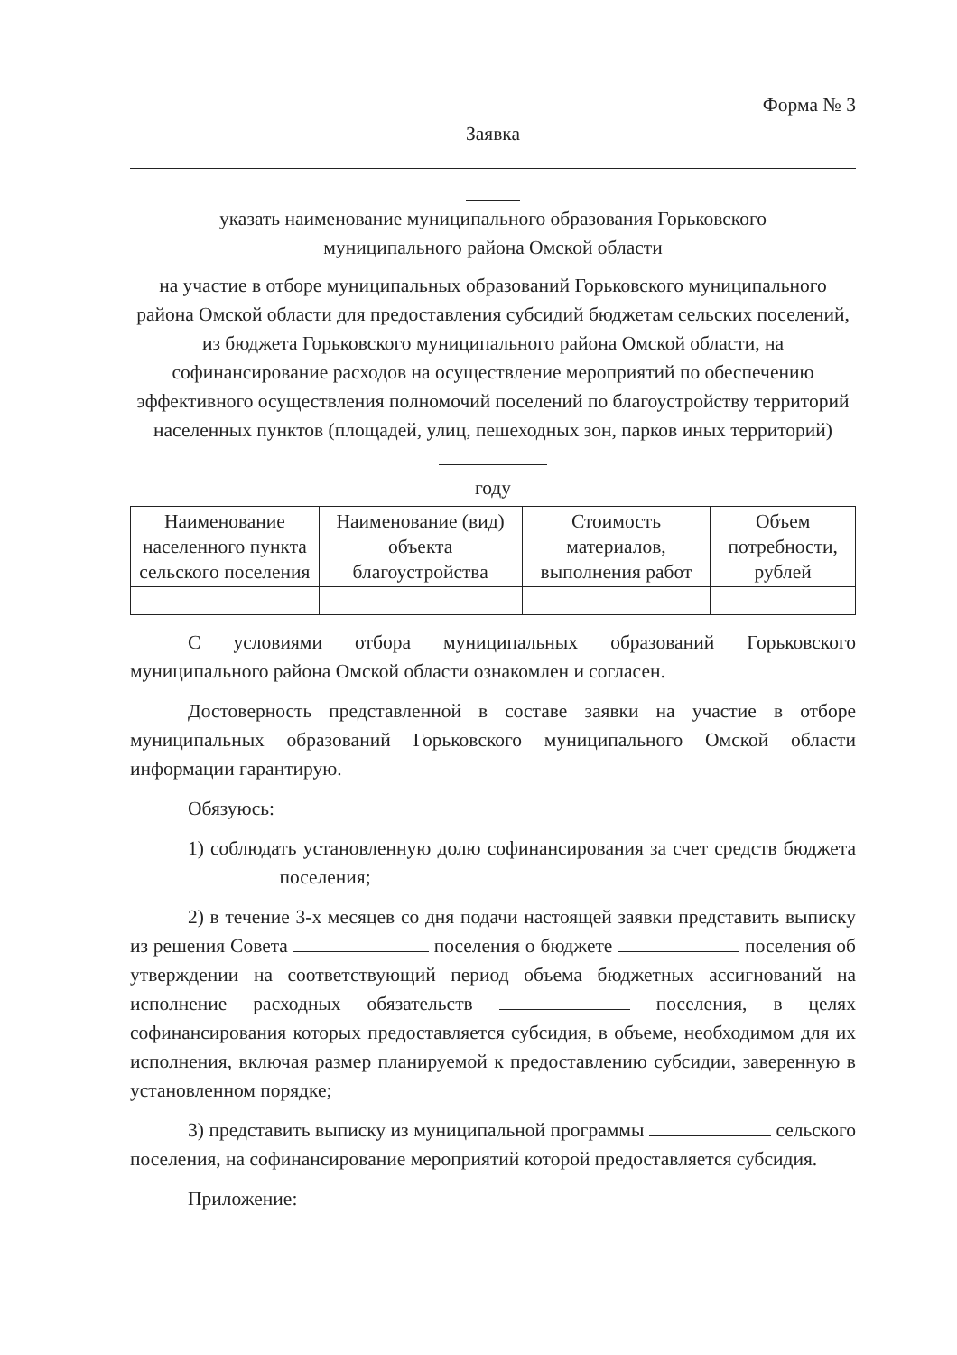Форма № 3
Заявка
указать наименование муниципального образования Горьковского
муниципального района Омской области
на участие в отборе муниципальных образований Горьковского муниципального района Омской области для предоставления субсидий бюджетам сельских поселений, из бюджета Горьковского муниципального района Омской области, на софинансирование расходов на осуществление мероприятий по обеспечению эффективного осуществления полномочий поселений по благоустройству территорий населенных пунктов (площадей, улиц, пешеходных зон, парков иных территорий)
году
| Наименование населенного пункта сельского поселения | Наименование (вид) объекта благоустройства | Стоимость материалов, выполнения работ | Объем потребности, рублей |
| --- | --- | --- | --- |
С условиями отбора муниципальных образований Горьковского муниципального района Омской области ознакомлен и согласен.
Достоверность представленной в составе заявки на участие в отборе муниципальных образований Горьковского муниципального Омской области информации гарантирую.
Обязуюсь:
1) соблюдать установленную долю софинансирования за счет средств бюджета поселения;
2) в течение 3-х месяцев со дня подачи настоящей заявки представить выписку из решения Совета поселения о бюджете поселения об утверждении на соответствующий период объема бюджетных ассигнований на исполнение расходных обязательств поселения, в целях софинансирования которых предоставляется субсидия, в объеме, необходимом для их исполнения, включая размер планируемой к предоставлению субсидии, заверенную в установленном порядке;
3) представить выписку из муниципальной программы сельского поселения, на софинансирование мероприятий которой предоставляется субсидия.
Приложение: